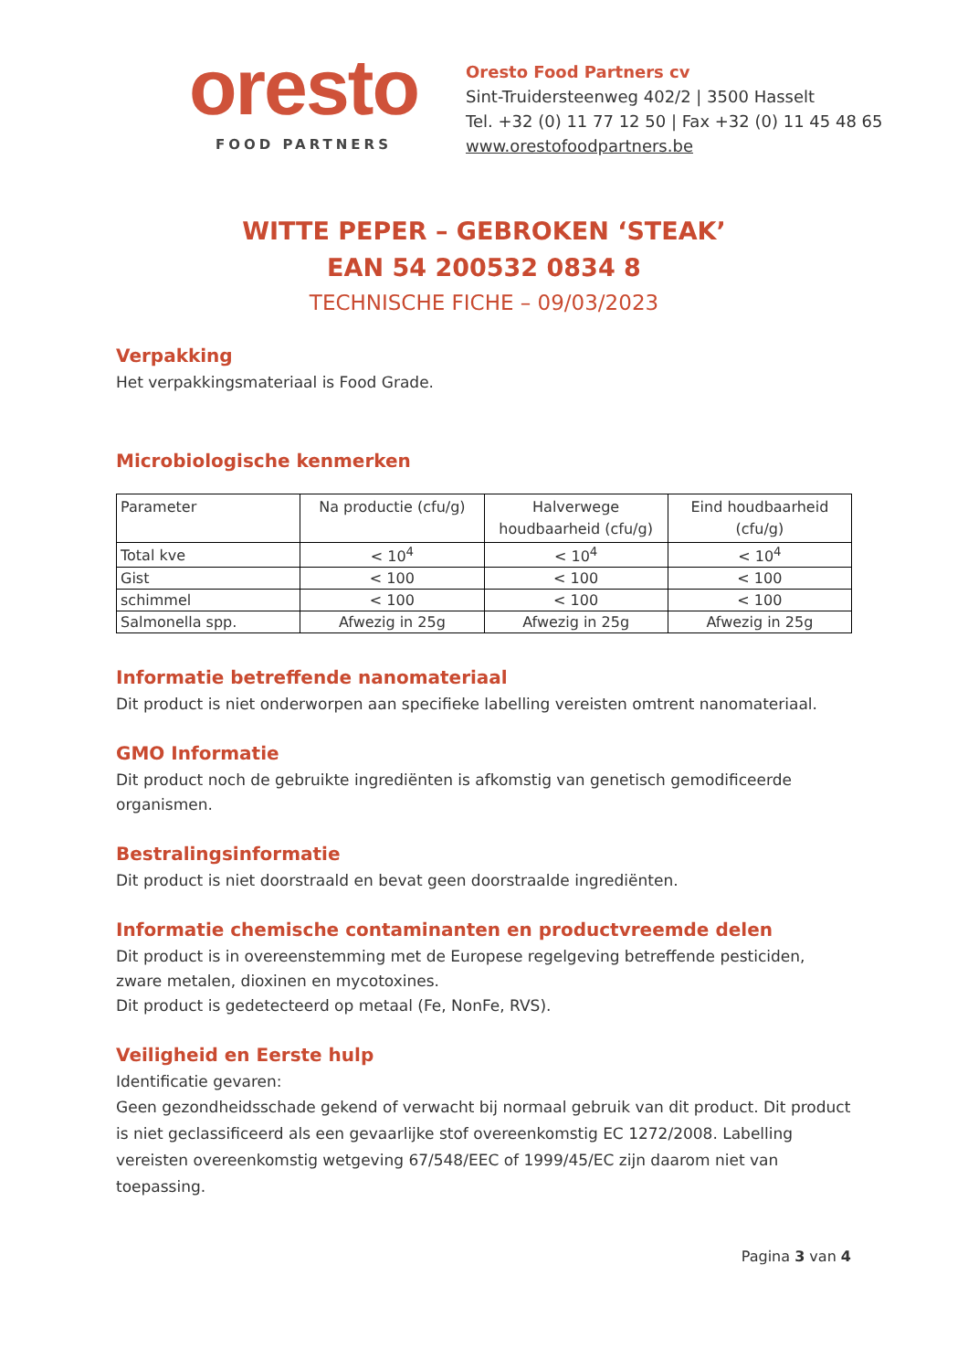oresto
FOOD PARTNERS
Oresto Food Partners cv
Sint-Truidersteenweg 402/2 | 3500 Hasselt
Tel. +32 (0) 11 77 12 50 | Fax +32 (0) 11 45 48 65
www.orestofoodpartners.be
WITTE PEPER – GEBROKEN ‘STEAK’
EAN 54 200532 0834 8
TECHNISCHE FICHE – 09/03/2023
Verpakking
Het verpakkingsmateriaal is Food Grade.
Microbiologische kenmerken
| Parameter | Na productie (cfu/g) | Halverwege houdbaarheid (cfu/g) | Eind houdbaarheid (cfu/g) |
| --- | --- | --- | --- |
| Total kve | < 10<sup>4</sup> | < 10<sup>4</sup> | < 10<sup>4</sup> |
| Gist | < 100 | < 100 | < 100 |
| schimmel | < 100 | < 100 | < 100 |
| Salmonella spp. | Afwezig in 25g | Afwezig in 25g | Afwezig in 25g |
Informatie betreffende nanomateriaal
Dit product is niet onderworpen aan specifieke labelling vereisten omtrent nanomateriaal.
GMO Informatie
Dit product noch de gebruikte ingrediënten is afkomstig van genetisch gemodificeerde organismen.
Bestralingsinformatie
Dit product is niet doorstraald en bevat geen doorstraalde ingrediënten.
Informatie chemische contaminanten en productvreemde delen
Dit product is in overeenstemming met de Europese regelgeving betreffende pesticiden, zware metalen, dioxinen en mycotoxines.
Dit product is gedetecteerd op metaal (Fe, NonFe, RVS).
Veiligheid en Eerste hulp
Identificatie gevaren:
Geen gezondheidsschade gekend of verwacht bij normaal gebruik van dit product. Dit product is niet geclassificeerd als een gevaarlijke stof overeenkomstig EC 1272/2008. Labelling vereisten overeenkomstig wetgeving 67/548/EEC of 1999/45/EC zijn daarom niet van toepassing.
Pagina 3 van 4